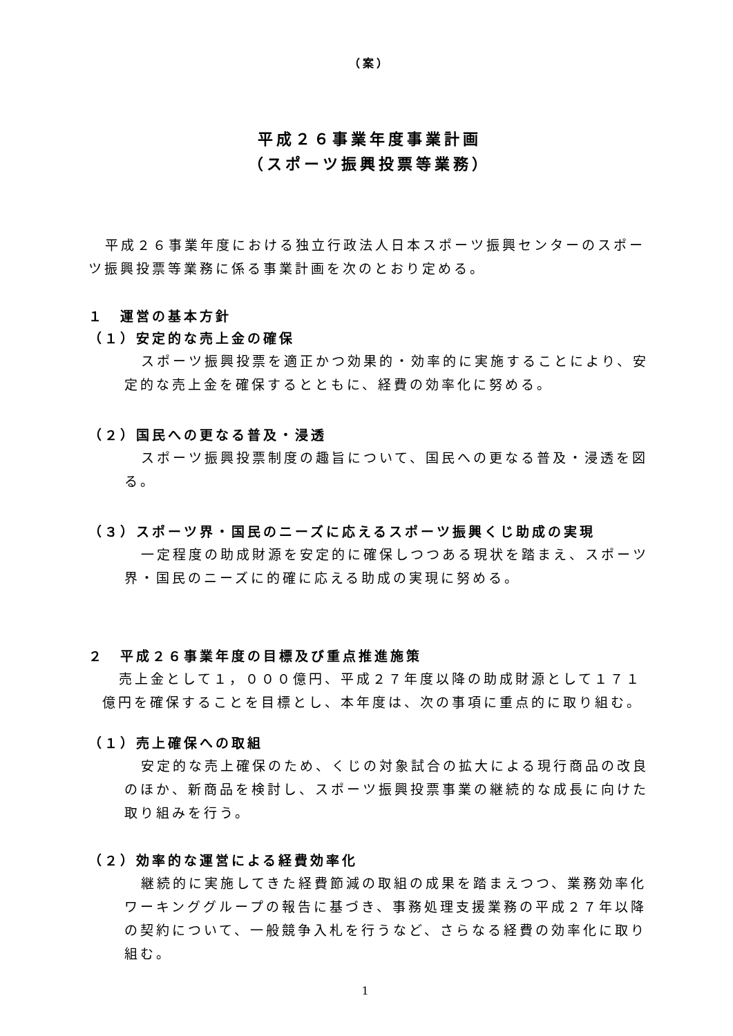（案）
平成２６事業年度事業計画
（スポーツ振興投票等業務）
平成２６事業年度における独立行政法人日本スポーツ振興センターのスポーツ振興投票等業務に係る事業計画を次のとおり定める。
１　運営の基本方針
（１）安定的な売上金の確保
スポーツ振興投票を適正かつ効果的・効率的に実施することにより、安定的な売上金を確保するとともに、経費の効率化に努める。
（２）国民への更なる普及・浸透
スポーツ振興投票制度の趣旨について、国民への更なる普及・浸透を図る。
（３）スポーツ界・国民のニーズに応えるスポーツ振興くじ助成の実現
一定程度の助成財源を安定的に確保しつつある現状を踏まえ、スポーツ界・国民のニーズに的確に応える助成の実現に努める。
２　平成２６事業年度の目標及び重点推進施策
売上金として１，０００億円、平成２７年度以降の助成財源として１７１億円を確保することを目標とし、本年度は、次の事項に重点的に取り組む。
（１）売上確保への取組
安定的な売上確保のため、くじの対象試合の拡大による現行商品の改良のほか、新商品を検討し、スポーツ振興投票事業の継続的な成長に向けた取り組みを行う。
（２）効率的な運営による経費効率化
継続的に実施してきた経費節減の取組の成果を踏まえつつ、業務効率化ワーキンググループの報告に基づき、事務処理支援業務の平成２７年以降の契約について、一般競争入札を行うなど、さらなる経費の効率化に取り組む。
1